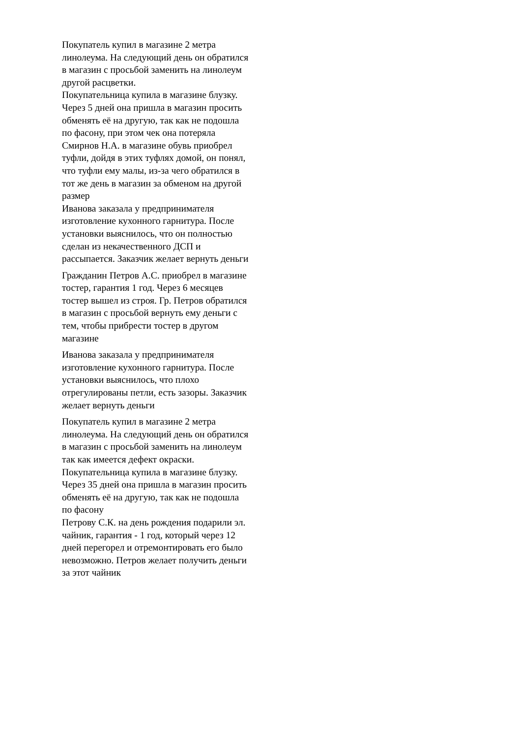Покупатель купил в магазине 2 метра линолеума. На следующий день он обратился в магазин с просьбой заменить на линолеум другой расцветки.
Покупательница купила в магазине блузку. Через 5 дней она пришла в магазин просить обменять её на другую, так как не подошла по фасону, при этом чек она потеряла
Смирнов Н.А. в магазине обувь приобрел туфли, дойдя в этих туфлях домой, он понял, что туфли ему малы, из-за чего обратился в тот же день в магазин за обменом на другой размер
Иванова заказала у предпринимателя изготовление кухонного гарнитура. После установки выяснилось, что он полностью сделан из некачественного ДСП и рассыпается. Заказчик желает вернуть деньги
Гражданин Петров А.С. приобрел в магазине тостер, гарантия 1 год. Через 6 месяцев тостер вышел из строя. Гр. Петров обратился в магазин с просьбой вернуть ему деньги с тем, чтобы прибрести тостер в другом магазине
Иванова заказала у предпринимателя изготовление кухонного гарнитура. После установки выяснилось, что плохо отрегулированы петли, есть зазоры. Заказчик желает вернуть деньги
Покупатель купил в магазине 2 метра линолеума. На следующий день он обратился в магазин с просьбой заменить на линолеум так как имеется дефект окраски.
Покупательница купила в магазине блузку. Через 35 дней она пришла в магазин просить обменять её на другую, так как не подошла по фасону
Петрову С.К. на день рождения подарили эл. чайник, гарантия - 1 год, который через 12 дней перегорел и отремонтировать его было невозможно. Петров желает получить деньги за этот чайник